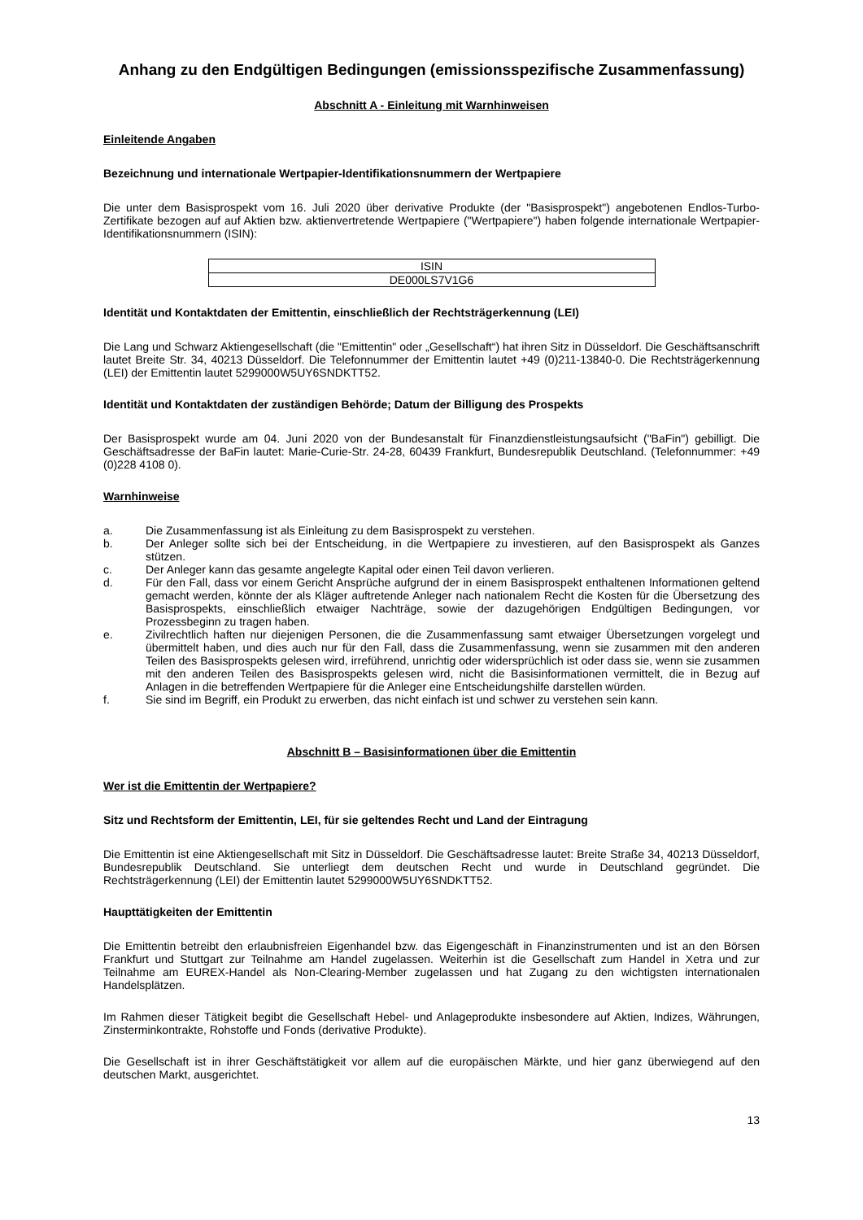Anhang zu den Endgültigen Bedingungen (emissionsspezifische Zusammenfassung)
Abschnitt A - Einleitung mit Warnhinweisen
Einleitende Angaben
Bezeichnung und internationale Wertpapier-Identifikationsnummern der Wertpapiere
Die unter dem Basisprospekt vom 16. Juli 2020 über derivative Produkte (der "Basisprospekt") angebotenen Endlos-Turbo-Zertifikate bezogen auf auf Aktien bzw. aktienvertretende Wertpapiere ("Wertpapiere") haben folgende internationale Wertpapier-Identifikationsnummern (ISIN):
| ISIN |
| DE000LS7V1G6 |
Identität und Kontaktdaten der Emittentin, einschließlich der Rechtsträgerkennung (LEI)
Die Lang und Schwarz Aktiengesellschaft (die "Emittentin" oder „Gesellschaft“) hat ihren Sitz in Düsseldorf. Die Geschäftsanschrift lautet Breite Str. 34, 40213 Düsseldorf. Die Telefonnummer der Emittentin lautet +49 (0)211-13840-0. Die Rechtsträgerkennung (LEI) der Emittentin lautet 5299000W5UY6SNDKTT52.
Identität und Kontaktdaten der zuständigen Behörde; Datum der Billigung des Prospekts
Der Basisprospekt wurde am 04. Juni 2020 von der Bundesanstalt für Finanzdienstleistungsaufsicht ("BaFin") gebilligt. Die Geschäftsadresse der BaFin lautet: Marie-Curie-Str. 24-28, 60439 Frankfurt, Bundesrepublik Deutschland. (Telefonnummer: +49 (0)228 4108 0).
Warnhinweise
a. Die Zusammenfassung ist als Einleitung zu dem Basisprospekt zu verstehen.
b. Der Anleger sollte sich bei der Entscheidung, in die Wertpapiere zu investieren, auf den Basisprospekt als Ganzes stützen.
c. Der Anleger kann das gesamte angelegte Kapital oder einen Teil davon verlieren.
d. Für den Fall, dass vor einem Gericht Ansprüche aufgrund der in einem Basisprospekt enthaltenen Informationen geltend gemacht werden, könnte der als Kläger auftretende Anleger nach nationalem Recht die Kosten für die Übersetzung des Basisprospekts, einschließlich etwaiger Nachträge, sowie der dazugehörigen Endgültigen Bedingungen, vor Prozessbeginn zu tragen haben.
e. Zivilrechtlich haften nur diejenigen Personen, die die Zusammenfassung samt etwaiger Übersetzungen vorgelegt und übermittelt haben, und dies auch nur für den Fall, dass die Zusammenfassung, wenn sie zusammen mit den anderen Teilen des Basisprospekts gelesen wird, irreführend, unrichtig oder widersprüchlich ist oder dass sie, wenn sie zusammen mit den anderen Teilen des Basisprospekts gelesen wird, nicht die Basisinformationen vermittelt, die in Bezug auf Anlagen in die betreffenden Wertpapiere für die Anleger eine Entscheidungshilfe darstellen würden.
f. Sie sind im Begriff, ein Produkt zu erwerben, das nicht einfach ist und schwer zu verstehen sein kann.
Abschnitt B – Basisinformationen über die Emittentin
Wer ist die Emittentin der Wertpapiere?
Sitz und Rechtsform der Emittentin, LEI, für sie geltendes Recht und Land der Eintragung
Die Emittentin ist eine Aktiengesellschaft mit Sitz in Düsseldorf. Die Geschäftsadresse lautet: Breite Straße 34, 40213 Düsseldorf, Bundesrepublik Deutschland. Sie unterliegt dem deutschen Recht und wurde in Deutschland gegründet. Die Rechtsträgerkennung (LEI) der Emittentin lautet 5299000W5UY6SNDKTT52.
Haupttätigkeiten der Emittentin
Die Emittentin betreibt den erlaubnisfreien Eigenhandel bzw. das Eigengeschäft in Finanzinstrumenten und ist an den Börsen Frankfurt und Stuttgart zur Teilnahme am Handel zugelassen. Weiterhin ist die Gesellschaft zum Handel in Xetra und zur Teilnahme am EUREX-Handel als Non-Clearing-Member zugelassen und hat Zugang zu den wichtigsten internationalen Handelsplätzen.
Im Rahmen dieser Tätigkeit begibt die Gesellschaft Hebel- und Anlageprodukte insbesondere auf Aktien, Indizes, Währungen, Zinsterminkontrakte, Rohstoffe und Fonds (derivative Produkte).
Die Gesellschaft ist in ihrer Geschäftstätigkeit vor allem auf die europäischen Märkte, und hier ganz überwiegend auf den deutschen Markt, ausgerichtet.
13